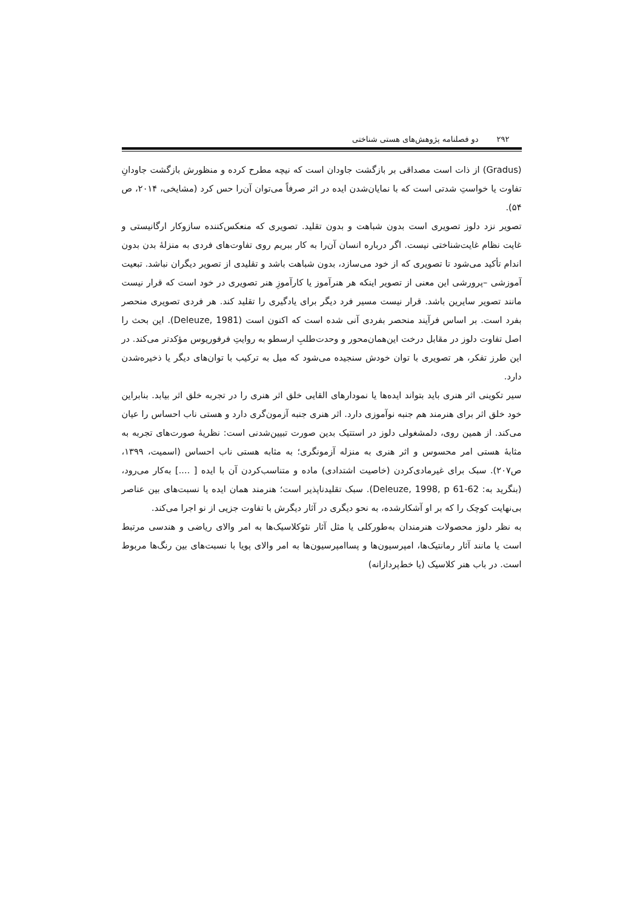۲۹۲ دو فصلنامه پژوهش‌های هستی شناختی
(Gradus) از ذات است مصداقی بر بازگشت جاودان است که نیچه مطرح کرده و منظورش بازگشت جاودانِ تفاوت یا خواستِ شدتی است که با نمایان‌شدن ایده در اثر صرفاً می‌توان آن‌را حس کرد (مشایخی، ۲۰۱۴، ص ۵۴).
تصویر نزد دلوز تصویری است بدون شباهت و بدون تقلید. تصویری که منعکس‌کننده سازوکار ارگانیستی و غایت نظام غایت‌شناختی نیست. اگر درباره انسان آن‌را به کار ببریم روی تفاوت‌های فردی به منزلهٔ بدن بدون اندام تأکید می‌شود تا تصویری که از خود می‌سازد، بدون شباهت باشد و تقلیدی از تصویر دیگران نباشد. تبعیت آموزشی –پرورشی این معنی از تصویر اینکه هر هنرآموز یا کارآموزِ هنر تصویری در خود است که قرار نیست مانند تصویر سایرین باشد. قرار نیست مسیر فرد دیگر برای یادگیری را تقلید کند. هر فردی تصویری منحصر بفرد است. بر اساس فرآیند منحصر بفردی آنی شده است که اکنون است (Deleuze, 1981). این بحث را اصل تفاوت دلوز در مقابل درخت این‌همان‌محور و وحدت‌طلبِ ارسطو به روایتِ فرفوریوس مؤکدتر می‌کند. در این طرز تفکر، هر تصویری با توان خودش سنجیده می‌شود که میل به ترکیب با توان‌های دیگر یا ذخیره‌شدن دارد.
سیر تکوینی اثر هنری باید بتواند ایده‌ها یا نمودارهای القایی خلق اثر هنری را در تجربه خلق اثر بیابد. بنابراین خود خلق اثر برای هنرمند هم جنبه نوآموزی دارد. اثر هنری جنبه آزمون‌گری دارد و هستی ناب احساس را عیان می‌کند. از همین روی، دلمشغولی دلوز در استتیک بدین صورت تبیین‌شدنی است: نظریهٔ صورت‌های تجربه به مثابهٔ هستی امر محسوس و اثر هنری به منزله آزمونگری؛ به مثابه هستی ناب احساس (اسمیت، ۱۳۹۹، ص۲۰۷). سبک برای غیرمادی‌کردن (خاصیت اشتدادی) ماده و متناسب‌کردن آن با ایده [ ....] به‌کار می‌رود، (بنگرید به: Deleuze, 1998, p 61-62). سبک تقلیدناپذیر است؛ هنرمند همان ایده یا نسبت‌های بین عناصر بی‌نهایت کوچک را که بر او آشکارشده، به نحو دیگری در آثار دیگرش با تفاوت جزیی از نو اجرا می‌کند.
به نظر دلوز محصولات هنرمندان به‌طورکلی یا مثل آثار نئوکلاسیک‌ها به امر والای ریاضی و هندسی مرتبط است یا مانند آثار رمانتیک‌ها، امپرسیون‌ها و پساامپرسیون‌ها به امر والای پویا با نسبت‌های بین رنگ‌ها مربوط است. در باب هنر کلاسیک (یا خط‌پردازانه)